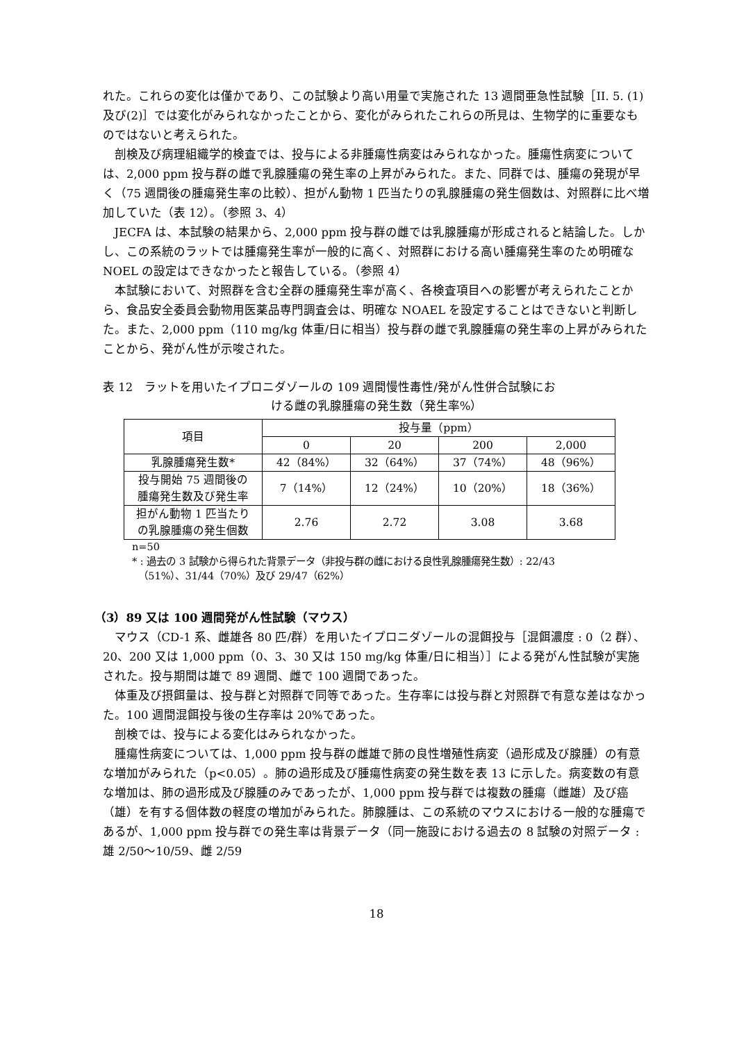れた。これらの変化は僅かであり、この試験より高い用量で実施された 13 週間亜急性試験［II. 5. (1)及び(2)］では変化がみられなかったことから、変化がみられたこれらの所見は、生物学的に重要なものではないと考えられた。
剖検及び病理組織学的検査では、投与による非腫瘍性病変はみられなかった。腫瘍性病変については、2,000 ppm 投与群の雌で乳腺腫瘍の発生率の上昇がみられた。また、同群では、腫瘍の発現が早く（75 週間後の腫瘍発生率の比較）、担がん動物 1 匹当たりの乳腺腫瘍の発生個数は、対照群に比べ増加していた（表 12）。（参照 3、4）
JECFA は、本試験の結果から、2,000 ppm 投与群の雌では乳腺腫瘍が形成されると結論した。しかし、この系統のラットでは腫瘍発生率が一般的に高く、対照群における高い腫瘍発生率のため明確な NOEL の設定はできなかったと報告している。（参照 4）
本試験において、対照群を含む全群の腫瘍発生率が高く、各検査項目への影響が考えられたことから、食品安全委員会動物用医薬品専門調査会は、明確な NOAEL を設定することはできないと判断した。また、2,000 ppm（110 mg/kg 体重/日に相当）投与群の雌で乳腺腫瘍の発生率の上昇がみられたことから、発がん性が示唆された。
表 12　ラットを用いたイプロニダゾールの 109 週間慢性毒性/発がん性併合試験にお
ける雌の乳腺腫瘍の発生数（発生率%）
| 項目 | 投与量（ppm） | | | |
| --- | --- | --- | --- | --- |
| | 0 | 20 | 200 | 2,000 |
| 乳腺腫瘍発生数* | 42（84%） | 32（64%） | 37（74%） | 48（96%） |
| 投与開始 75 週間後の 腫瘍発生数及び発生率 | 7（14%） | 12（24%） | 10（20%） | 18（36%） |
| 担がん動物 1 匹当たり の乳腺腫瘍の発生個数 | 2.76 | 2.72 | 3.08 | 3.68 |
n=50
* : 過去の 3 試験から得られた背景データ（非投与群の雌における良性乳腺腫瘍発生数）: 22/43
（51%）、31/44（70%）及び 29/47（62%）
（3）89 又は 100 週間発がん性試験（マウス）
マウス（CD-1 系、雌雄各 80 匹/群）を用いたイプロニダゾールの混餌投与［混餌濃度 : 0（2 群）、20、200 又は 1,000 ppm（0、3、30 又は 150 mg/kg 体重/日に相当）］による発がん性試験が実施された。投与期間は雄で 89 週間、雌で 100 週間であった。
体重及び摂餌量は、投与群と対照群で同等であった。生存率には投与群と対照群で有意な差はなかった。100 週間混餌投与後の生存率は 20%であった。
剖検では、投与による変化はみられなかった。
腫瘍性病変については、1,000 ppm 投与群の雌雄で肺の良性増殖性病変（過形成及び腺腫）の有意な増加がみられた（p<0.05）。肺の過形成及び腫瘍性病変の発生数を表 13 に示した。病変数の有意な増加は、肺の過形成及び腺腫のみであったが、1,000 ppm 投与群では複数の腫瘍（雌雄）及び癌（雄）を有する個体数の軽度の増加がみられた。肺腺腫は、この系統のマウスにおける一般的な腫瘍であるが、1,000 ppm 投与群での発生率は背景データ（同一施設における過去の 8 試験の対照データ : 雄 2/50～10/59、雌 2/59
18